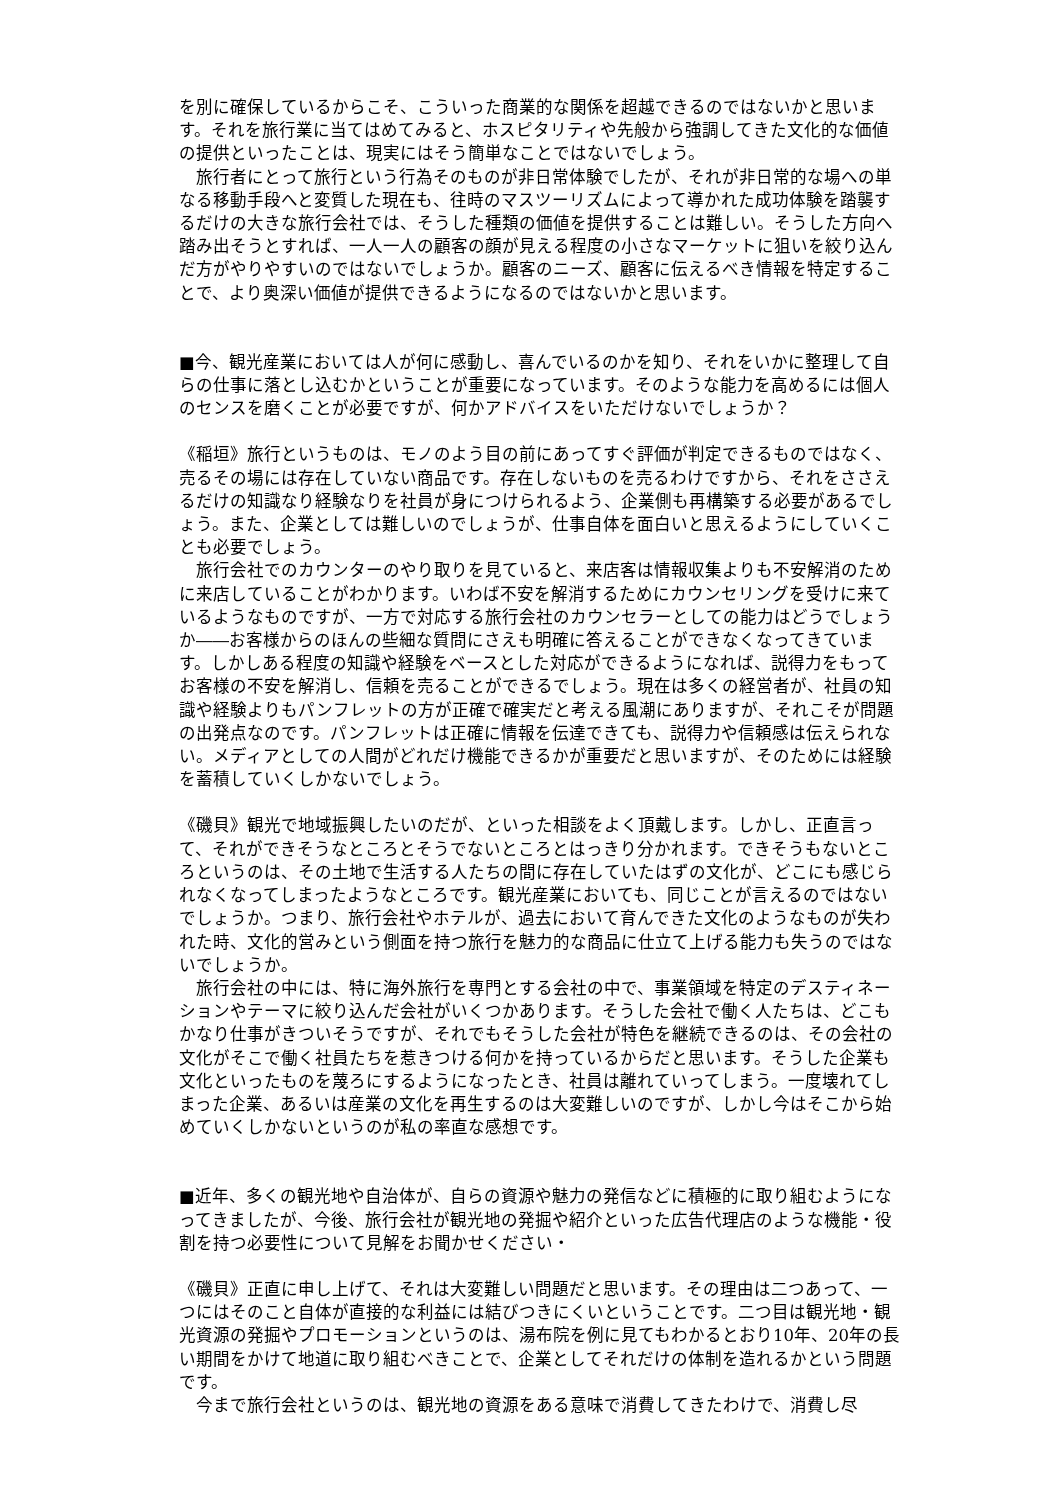を別に確保しているからこそ、こういった商業的な関係を超越できるのではないかと思います。それを旅行業に当てはめてみると、ホスピタリティや先般から強調してきた文化的な価値の提供といったことは、現実にはそう簡単なことではないでしょう。
　旅行者にとって旅行という行為そのものが非日常体験でしたが、それが非日常的な場への単なる移動手段へと変質した現在も、往時のマスツーリズムによって導かれた成功体験を踏襲するだけの大きな旅行会社では、そうした種類の価値を提供することは難しい。そうした方向へ踏み出そうとすれば、一人一人の顧客の顔が見える程度の小さなマーケットに狙いを絞り込んだ方がやりやすいのではないでしょうか。顧客のニーズ、顧客に伝えるべき情報を特定することで、より奥深い価値が提供できるようになるのではないかと思います。
■今、観光産業においては人が何に感動し、喜んでいるのかを知り、それをいかに整理して自らの仕事に落とし込むかということが重要になっています。そのような能力を高めるには個人のセンスを磨くことが必要ですが、何かアドバイスをいただけないでしょうか？
《稲垣》旅行というものは、モノのよう目の前にあってすぐ評価が判定できるものではなく、売るその場には存在していない商品です。存在しないものを売るわけですから、それをささえるだけの知識なり経験なりを社員が身につけられるよう、企業側も再構築する必要があるでしょう。また、企業としては難しいのでしょうが、仕事自体を面白いと思えるようにしていくことも必要でしょう。
　旅行会社でのカウンターのやり取りを見ていると、来店客は情報収集よりも不安解消のために来店していることがわかります。いわば不安を解消するためにカウンセリングを受けに来ているようなものですが、一方で対応する旅行会社のカウンセラーとしての能力はどうでしょうか――お客様からのほんの些細な質問にさえも明確に答えることができなくなってきています。しかしある程度の知識や経験をベースとした対応ができるようになれば、説得力をもってお客様の不安を解消し、信頼を売ることができるでしょう。現在は多くの経営者が、社員の知識や経験よりもパンフレットの方が正確で確実だと考える風潮にありますが、それこそが問題の出発点なのです。パンフレットは正確に情報を伝達できても、説得力や信頼感は伝えられない。メディアとしての人間がどれだけ機能できるかが重要だと思いますが、そのためには経験を蓄積していくしかないでしょう。
《磯貝》観光で地域振興したいのだが、といった相談をよく頂戴します。しかし、正直言って、それができそうなところとそうでないところとはっきり分かれます。できそうもないところというのは、その土地で生活する人たちの間に存在していたはずの文化が、どこにも感じられなくなってしまったようなところです。観光産業においても、同じことが言えるのではないでしょうか。つまり、旅行会社やホテルが、過去において育んできた文化のようなものが失われた時、文化的営みという側面を持つ旅行を魅力的な商品に仕立て上げる能力も失うのではないでしょうか。
　旅行会社の中には、特に海外旅行を専門とする会社の中で、事業領域を特定のデスティネーションやテーマに絞り込んだ会社がいくつかあります。そうした会社で働く人たちは、どこもかなり仕事がきついそうですが、それでもそうした会社が特色を継続できるのは、その会社の文化がそこで働く社員たちを惹きつける何かを持っているからだと思います。そうした企業も文化といったものを蔑ろにするようになったとき、社員は離れていってしまう。一度壊れてしまった企業、あるいは産業の文化を再生するのは大変難しいのですが、しかし今はそこから始めていくしかないというのが私の率直な感想です。
■近年、多くの観光地や自治体が、自らの資源や魅力の発信などに積極的に取り組むようになってきましたが、今後、旅行会社が観光地の発掘や紹介といった広告代理店のような機能・役割を持つ必要性について見解をお聞かせください・
《磯貝》正直に申し上げて、それは大変難しい問題だと思います。その理由は二つあって、一つにはそのこと自体が直接的な利益には結びつきにくいということです。二つ目は観光地・観光資源の発掘やプロモーションというのは、湯布院を例に見てもわかるとおり10年、20年の長い期間をかけて地道に取り組むべきことで、企業としてそれだけの体制を造れるかという問題です。
　今まで旅行会社というのは、観光地の資源をある意味で消費してきたわけで、消費し尽